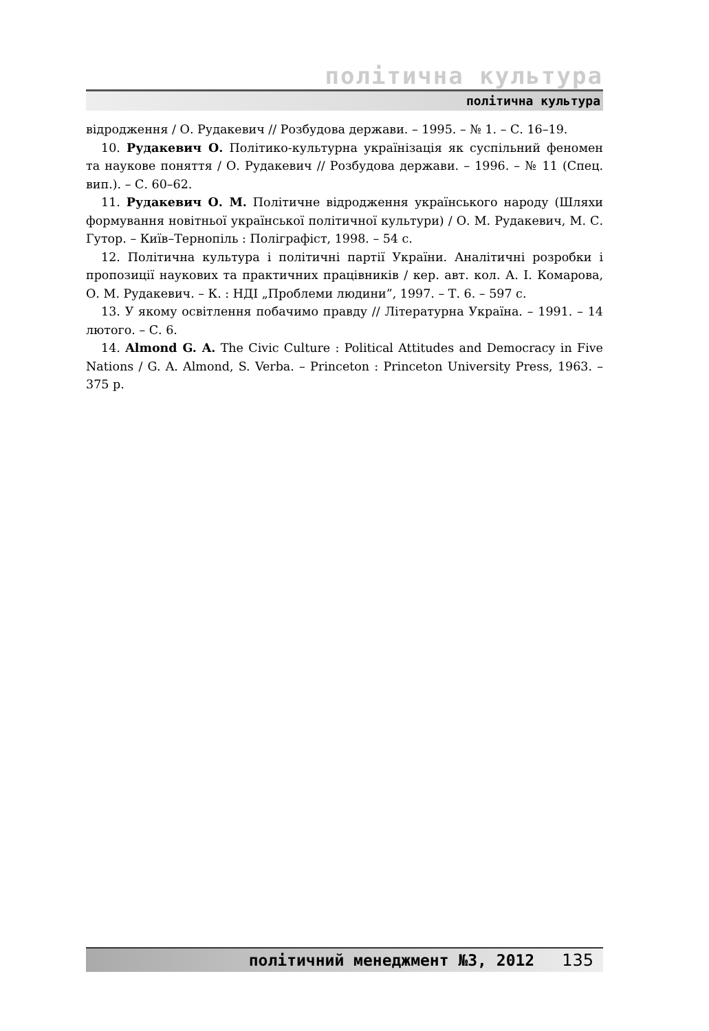політична культура
політична культура
відродження / О. Рудакевич // Розбудова держави. – 1995. – № 1. – С. 16–19.
10. Рудакевич О. Політико-культурна українізація як суспільний феномен та наукове поняття / О. Рудакевич // Розбудова держави. – 1996. – № 11 (Спец. вип.). – С. 60–62.
11. Рудакевич О. М. Політичне відродження українського народу (Шляхи формування новітньої української політичної культури) / О. М. Рудакевич, М. С. Гутор. – Київ–Тернопіль : Поліграфіст, 1998. – 54 с.
12. Політична культура і політичні партії України. Аналітичні розробки і пропозиції наукових та практичних працівників / кер. авт. кол. А. І. Комарова, О. М. Рудакевич. – К. : НДІ „Проблеми людини”, 1997. – Т. 6. – 597 с.
13. У якому освітлення побачимо правду // Літературна Україна. – 1991. – 14 лютого. – С. 6.
14. Almond G. A. The Civic Culture : Political Attitudes and Democracy in Five Nations / G. A. Almond, S. Verba. – Princeton : Princeton University Press, 1963. – 375 p.
політичний менеджмент №3, 2012 135